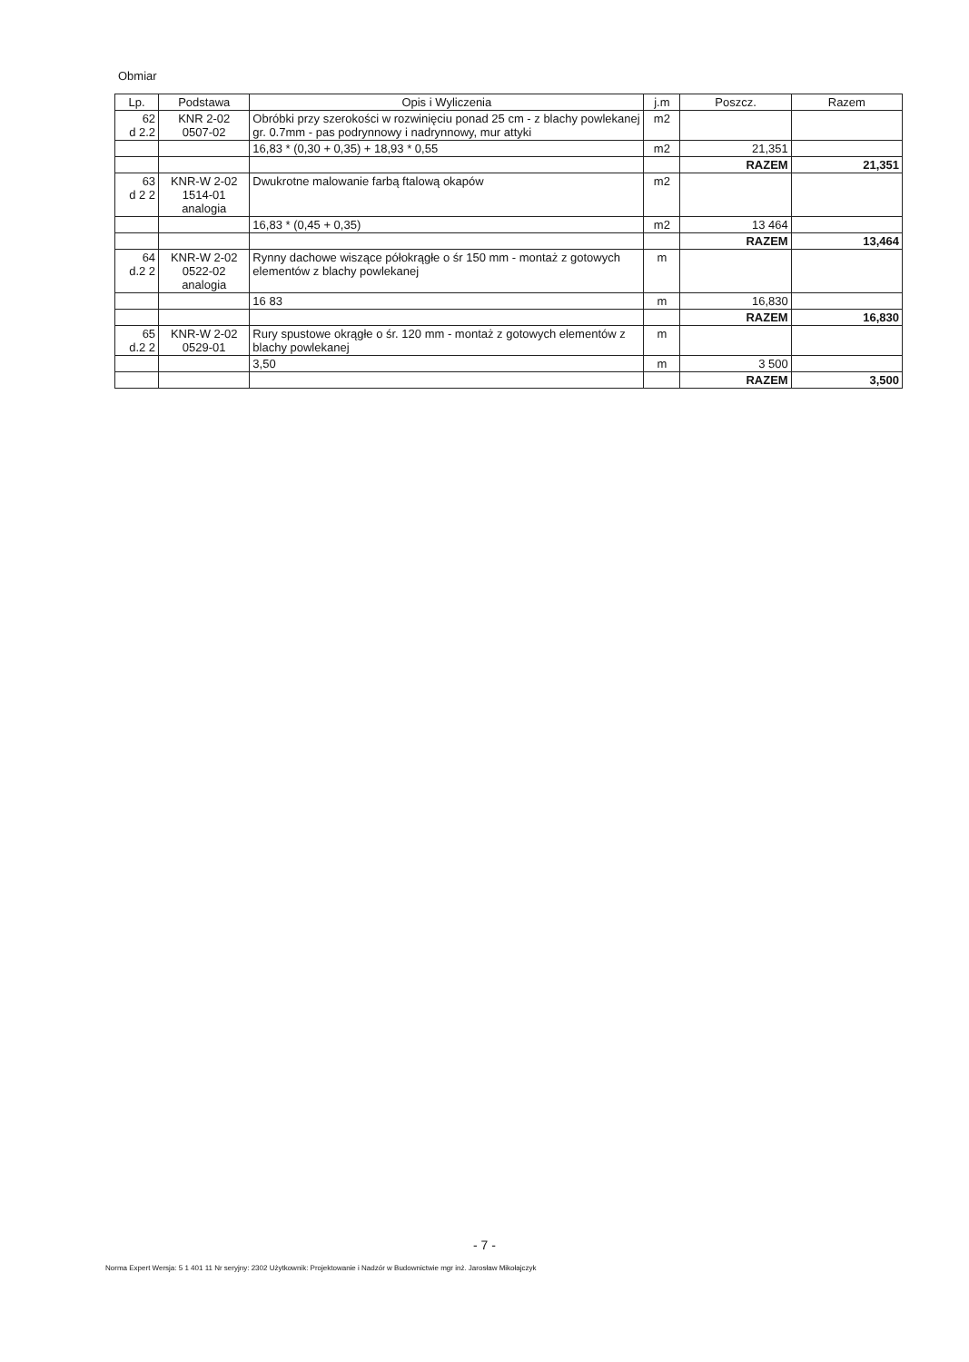Obmiar
| Lp. | Podstawa | Opis i Wyliczenia | j.m | Poszcz. | Razem |
| --- | --- | --- | --- | --- | --- |
| 62 d 2.2 | KNR 2-02 0507-02 | Obróbki przy szerokości w rozwinięciu ponad 25 cm - z blachy powlekanej gr. 0.7mm - pas podrynnowy i nadrynnowy, mur attyki | m2 | | |
| | | 16,83 * (0,30 + 0,35) + 18,93 * 0,55 | m2 | 21,351 | |
| | | | | RAZEM | 21,351 |
| 63 d 2 2 | KNR-W 2-02 1514-01 analogia | Dwukrotne malowanie farbą ftalową okapów | m2 | | |
| | | 16,83 * (0,45 + 0,35) | m2 | 13 464 | |
| | | | | RAZEM | 13,464 |
| 64 d.2 2 | KNR-W 2-02 0522-02 analogia | Rynny dachowe wiszące półokrągłe o śr 150 mm - montaż z gotowych elementów z blachy powlekanej | m | | |
| | | 16 83 | m | 16,830 | |
| | | | | RAZEM | 16,830 |
| 65 d.2 2 | KNR-W 2-02 0529-01 | Rury spustowe okrągłe o śr. 120 mm - montaż z gotowych elementów z blachy powlekanej | m | | |
| | | 3,50 | m | 3 500 | |
| | | | | RAZEM | 3,500 |
- 7 -
Norma Expert Wersja: 5 1 401 11 Nr seryjny: 2302 Użytkownik: Projektowanie i Nadzór w Budownictwie mgr inż. Jarosław Mikołajczyk